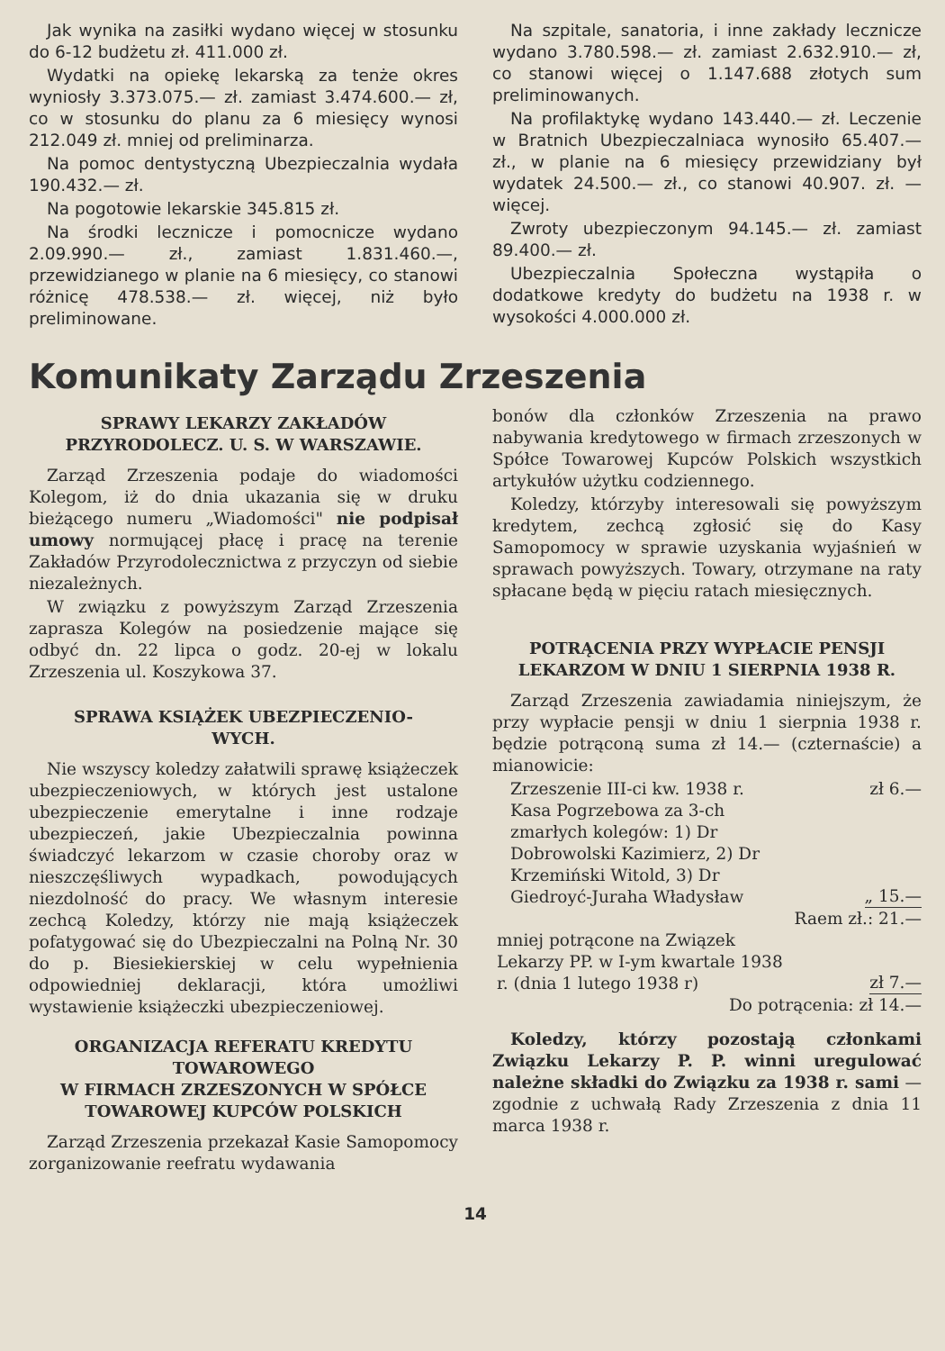Jak wynika na zasiłki wydano więcej w stosunku do 6-12 budżetu zł. 411.000 zł.
Wydatki na opiekę lekarską za tenże okres wyniosły 3.373.075.— zł. zamiast 3.474.600.— zł, co w stosunku do planu za 6 miesięcy wynosi 212.049 zł. mniej od preliminarza.
Na pomoc dentystyczną Ubezpieczalnia wydała 190.432.— zł.
Na pogotowie lekarskie 345.815 zł.
Na środki lecznicze i pomocnicze wydano 2.09.990.— zł., zamiast 1.831.460.—, przewidzianego w planie na 6 miesięcy, co stanowi różnicę 478.538.— zł. więcej, niż było preliminowane.
Na szpitale, sanatoria, i inne zakłady lecznicze wydano 3.780.598.— zł. zamiast 2.632.910.— zł, co stanowi więcej o 1.147.688 złotych sum preliminowanych.
Na profilaktykę wydano 143.440.— zł. Leczenie w Bratnich Ubezpieczalniaca wynosiło 65.407.— zł., w planie na 6 miesięcy przewidziany był wydatek 24.500.— zł., co stanowi 40.907. zł. — więcej.
Zwroty ubezpieczonym 94.145.— zł. zamiast 89.400.— zł.
Ubezpieczalnia Społeczna wystąpiła o dodatkowe kredyty do budżetu na 1938 r. w wysokości 4.000.000 zł.
Komunikaty Zarządu Zrzeszenia
SPRAWY LEKARZY ZAKŁADÓW
PRZYRODOLECZ. U. S. W WARSZAWIE.
Zarząd Zrzeszenia podaje do wiadomości Kolegom, iż do dnia ukazania się w druku bieżącego numeru „Wiadomości" nie podpisał umowy normującej płacę i pracę na terenie Zakładów Przyrodolecznictwa z przyczyn od siebie niezależnych.
W związku z powyższym Zarząd Zrzeszenia zaprasza Kolegów na posiedzenie mające się odbyć dn. 22 lipca o godz. 20-ej w lokalu Zrzeszenia ul. Koszykowa 37.
SPRAWA KSIĄŻEK UBEZPIECZENIO-
WYCH.
Nie wszyscy koledzy załatwili sprawę książeczek ubezpieczeniowych, w których jest ustalone ubezpieczenie emerytalne i inne rodzaje ubezpieczeń, jakie Ubezpieczalnia powinna świadczyć lekarzom w czasie choroby oraz w nieszczęśliwych wypadkach, powodujących niezdolność do pracy. We własnym interesie zechcą Koledzy, którzy nie mają książeczek pofatygować się do Ubezpieczalni na Polną Nr. 30 do p. Biesiekierskiej w celu wypełnienia odpowiedniej deklaracji, która umożliwi wystawienie książeczki ubezpieczeniowej.
ORGANIZACJA REFERATU KREDYTU
TOWAROWEGO
W FIRMACH ZRZESZONYCH W SPÓŁCE
TOWAROWEJ KUPCÓW POLSKICH
Zarząd Zrzeszenia przekazał Kasie Samopomocy zorganizowanie reefratu wydawania
bonów dla członków Zrzeszenia na prawo nabywania kredytowego w firmach zrzeszonych w Spółce Towarowej Kupców Polskich wszystkich artykułów użytku codziennego.
Koledzy, którzyby interesowali się powyższym kredytem, zechcą zgłosić się do Kasy Samopomocy w sprawie uzyskania wyjaśnień w sprawach powyższych. Towary, otrzymane na raty spłacane będą w pięciu ratach miesięcznych.
POTRĄCENIA PRZY WYPŁACIE PENSJI
LEKARZOM W DNIU 1 SIERPNIA 1938 R.
Zarząd Zrzeszenia zawiadamia niniejszym, że przy wypłacie pensji w dniu 1 sierpnia 1938 r. będzie potrąconą suma zł 14.— (czternaście) a mianowicie:
Zrzeszenie III-ci kw. 1938 r. zł 6.—
Kasa Pogrzebowa za 3-ch zmarłych kolegów: 1) Dr Dobrowolski Kazimierz, 2) Dr Krzemiński Witold, 3) Dr Giedroyć-Juraha Władysław „ 15.—
Raem zł.: 21.—
mniej potrącone na Związek Lekarzy PP. w I-ym kwartale 1938 r. (dnia 1 lutego 1938 r) zł 7.—
Do potrącenia: zł 14.—
Koledzy, którzy pozostają członkami Związku Lekarzy P. P. winni uregulować należne składki do Związku za 1938 r. sami — zgodnie z uchwałą Rady Zrzeszenia z dnia 11 marca 1938 r.
14